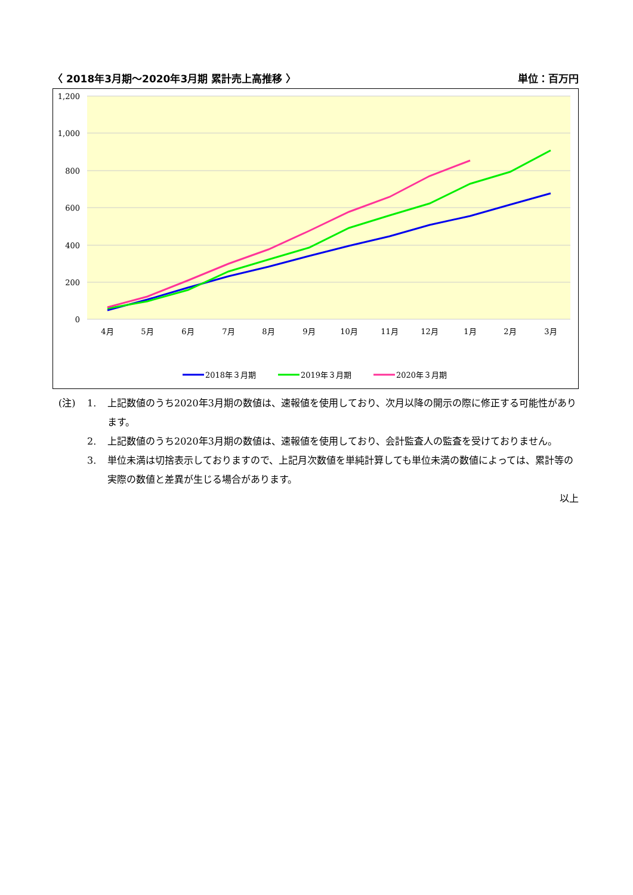〈 2018年3月期～2020年3月期 累計売上高推移 〉 単位：百万円
1,200
1,000
800
600
400
200
0
4月
5月
6月
7月
8月
9月
10月
11月
12月
1月
2月
3月
2018年３月期
2019年３月期
2020年３月期
(注) 1. 上記数値のうち2020年3月期の数値は、速報値を使用しており、次月以降の開示の際に修正する可能性があります。
2. 上記数値のうち2020年3月期の数値は、速報値を使用しており、会計監査人の監査を受けておりません。
3. 単位未満は切捨表示しておりますので、上記月次数値を単純計算しても単位未満の数値によっては、累計等の実際の数値と差異が生じる場合があります。
以上